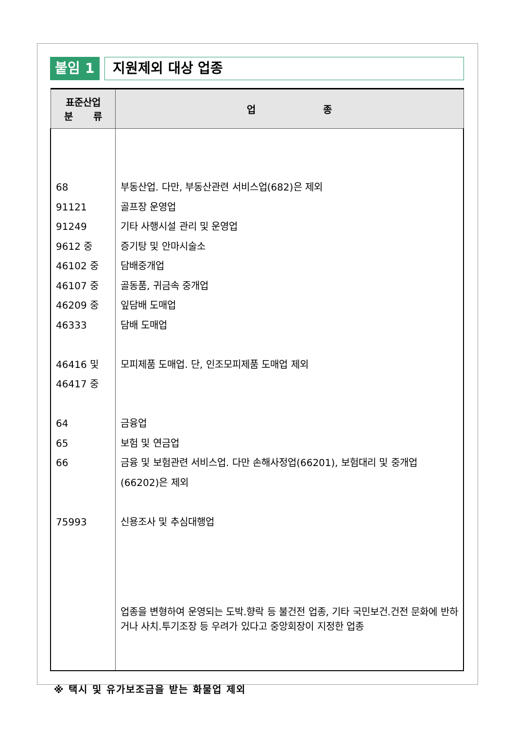붙임 1
지원제외 대상 업종
| 표준산업 분 류 | 업 종 |
| --- | --- |
| 68 91121 91249 9612 중 46102 중 46107 중 46209 중 46333 46416 및 46417 중 64 65 66 75993 | 부동산업. 다만, 부동산관련 서비스업(682)은 제외 골프장 운영업 기타 사행시설 관리 및 운영업 증기탕 및 안마시술소 담배중개업 골동품, 귀금속 중개업 잎담배 도매업 담배 도매업 모피제품 도매업. 단, 인조모피제품 도매업 제외 금융업 보험 및 연금업 금융 및 보험관련 서비스업. 다만 손해사정업(66201), 보험대리 및 중개업 (66202)은 제외 신용조사 및 추심대행업 업종을 변형하여 운영되는 도박.향락 등 불건전 업종, 기타 국민보건.건전 문화에 반하거나 사치.투기조장 등 우려가 있다고 중앙회장이 지정한 업종 |
※ 택시 및 유가보조금을 받는 화물업 제외